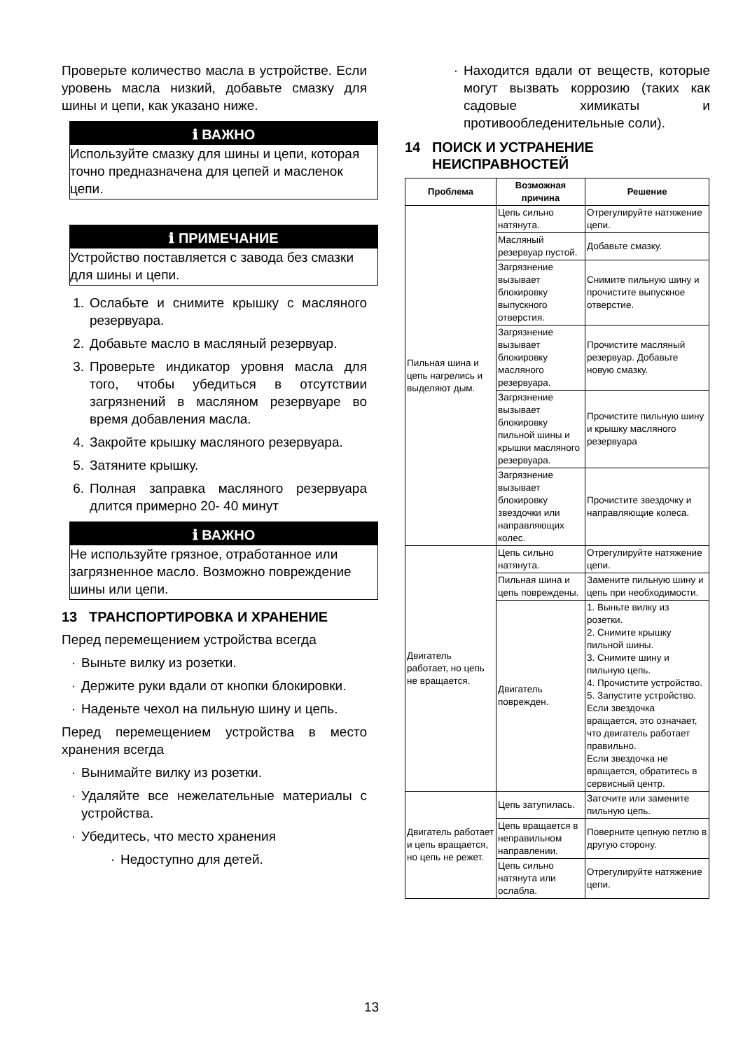Проверьте количество масла в устройстве. Если уровень масла низкий, добавьте смазку для шины и цепи, как указано ниже.
ℹ ВАЖНО
Используйте смазку для шины и цепи, которая точно предназначена для цепей и масленок цепи.
ℹ ПРИМЕЧАНИЕ
Устройство поставляется с завода без смазки для шины и цепи.
1. Ослабьте и снимите крышку с масляного резервуара.
2. Добавьте масло в масляный резервуар.
3. Проверьте индикатор уровня масла для того, чтобы убедиться в отсутствии загрязнений в масляном резервуаре во время добавления масла.
4. Закройте крышку масляного резервуара.
5. Затяните крышку.
6. Полная заправка масляного резервуара длится примерно 20- 40 минут
ℹ ВАЖНО
Не используйте грязное, отработанное или загрязненное масло. Возможно повреждение шины или цепи.
13 ТРАНСПОРТИРОВКА И ХРАНЕНИЕ
Перед перемещением устройства всегда
· Выньте вилку из розетки.
· Держите руки вдали от кнопки блокировки.
· Наденьте чехол на пильную шину и цепь.
Перед перемещением устройства в место хранения всегда
· Вынимайте вилку из розетки.
· Удаляйте все нежелательные материалы с устройства.
· Убедитесь, что место хранения
· Недоступно для детей.
· Находится вдали от веществ, которые могут вызвать коррозию (таких как садовые химикаты и противообледенительные соли).
14 ПОИСК И УСТРАНЕНИЕ
НЕИСПРАВНОСТЕЙ
| Проблема | Возможная причина | Решение |
| --- | --- | --- |
| Пильная шина и цепь нагрелись и выделяют дым. | Цепь сильно натянута. | Отрегулируйте натяжение цепи. |
| | Масляный резервуар пустой. | Добавьте смазку. |
| | Загрязнение вызывает блокировку выпускного отверстия. | Снимите пильную шину и прочистите выпускное отверстие. |
| | Загрязнение вызывает блокировку масляного резервуара. | Прочистите масляный резервуар. Добавьте новую смазку. |
| | Загрязнение вызывает блокировку пильной шины и крышки масляного резервуара. | Прочистите пильную шину и крышку масляного резервуара |
| | Загрязнение вызывает блокировку звездочки или направляющих колес. | Прочистите звездочку и направляющие колеса. |
| Двигатель работает, но цепь не вращается. | Цепь сильно натянута. | Отрегулируйте натяжение цепи. |
| | Пильная шина и цепь повреждены. | Замените пильную шину и цепь при необходимости. |
| | Двигатель поврежден. | 1. Выньте вилку из розетки. 2. Снимите крышку пильной шины. 3. Снимите шину и пильную цепь. 4. Прочистите устройство. 5. Запустите устройство. Если звездочка вращается, это означает, что двигатель работает правильно. Если звездочка не вращается, обратитесь в сервисный центр. |
| Двигатель работает и цепь вращается, но цепь не режет. | Цепь затупилась. | Заточите или замените пильную цепь. |
| | Цепь вращается в неправильном направлении. | Поверните цепную петлю в другую сторону. |
| | Цепь сильно натянута или ослабла. | Отрегулируйте натяжение цепи. |
13